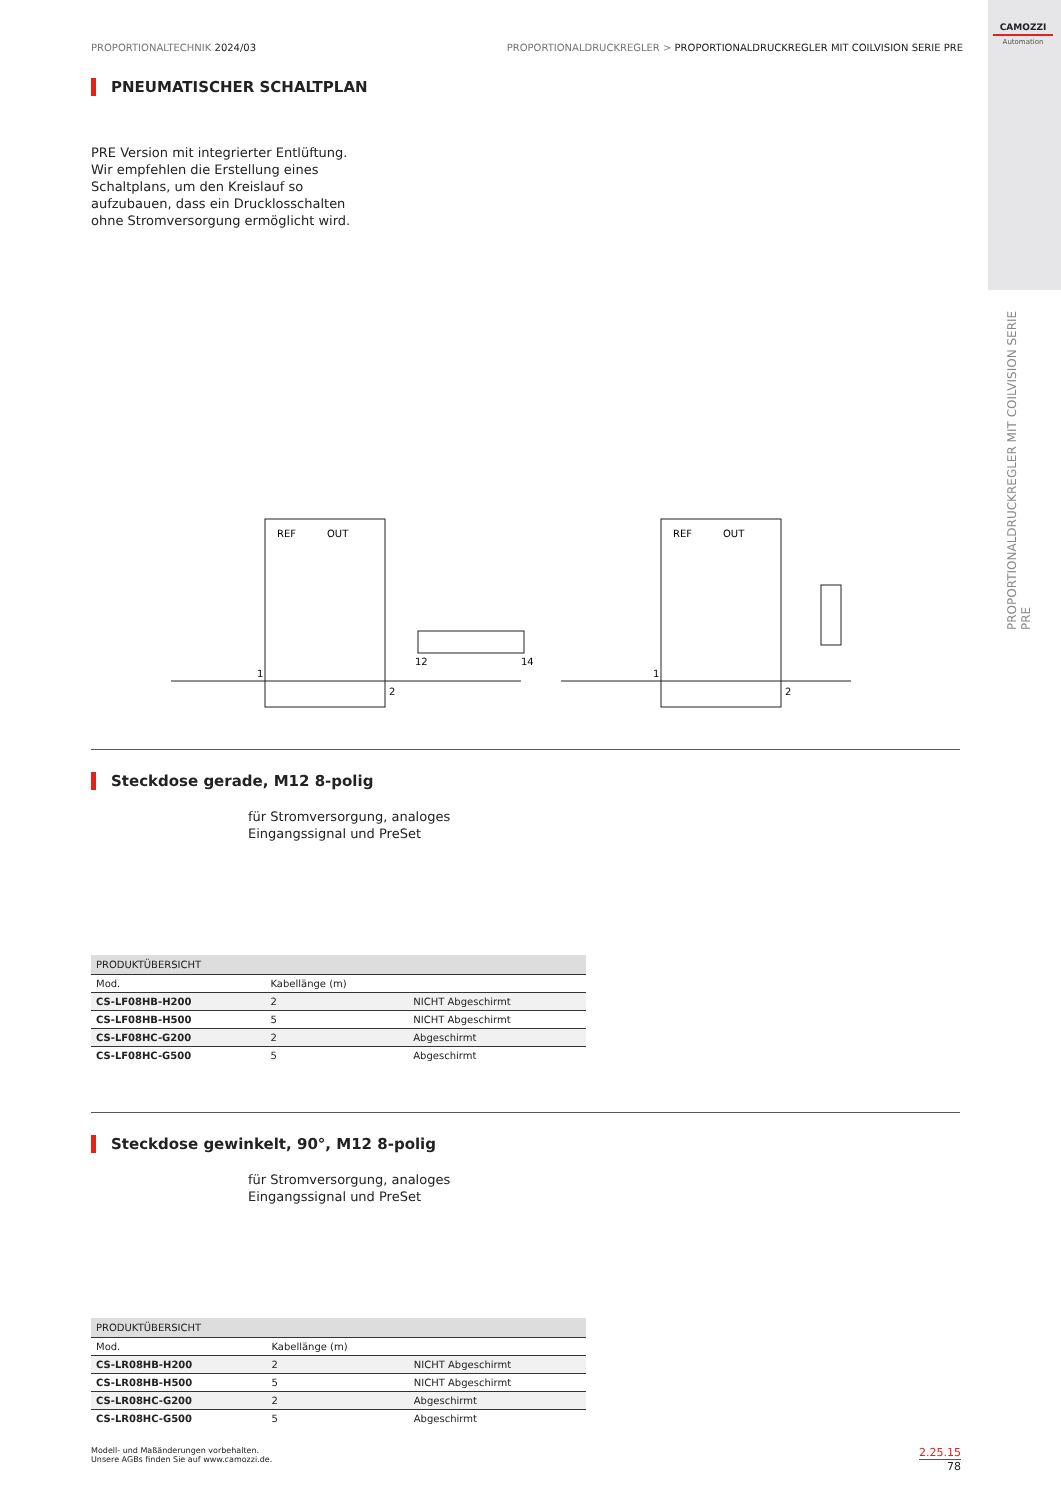CAMOZZI
Automation
PROPORTIONALTECHNIK 2024/03 PROPORTIONALDRUCKREGLER > PROPORTIONALDRUCKREGLER MIT COILVISION SERIE PRE
PROPORTIONALDRUCKREGLER MIT COILVISION SERIE PRE
PNEUMATISCHER SCHALTPLAN
PRE Version mit integrierter Entlüftung.
Wir empfehlen die Erstellung eines
Schaltplans, um den Kreislauf so
aufzubauen, dass ein Drucklosschalten
ohne Stromversorgung ermöglicht wird.
REF
OUT
REF
OUT
1
2
1
2
12
14
Steckdose gerade, M12 8-polig
für Stromversorgung, analoges
Eingangssignal und PreSet
| PRODUKTÜBERSICHT | | |
| --- | --- | --- |
| Mod. | Kabellänge (m) | |
| CS-LF08HB-H200 | 2 | NICHT Abgeschirmt |
| CS-LF08HB-H500 | 5 | NICHT Abgeschirmt |
| CS-LF08HC-G200 | 2 | Abgeschirmt |
| CS-LF08HC-G500 | 5 | Abgeschirmt |
Steckdose gewinkelt, 90°, M12 8-polig
für Stromversorgung, analoges
Eingangssignal und PreSet
| PRODUKTÜBERSICHT | | |
| --- | --- | --- |
| Mod. | Kabellänge (m) | |
| CS-LR08HB-H200 | 2 | NICHT Abgeschirmt |
| CS-LR08HB-H500 | 5 | NICHT Abgeschirmt |
| CS-LR08HC-G200 | 2 | Abgeschirmt |
| CS-LR08HC-G500 | 5 | Abgeschirmt |
Modell- und Maßänderungen vorbehalten.
Unsere AGBs finden Sie auf www.camozzi.de.
2.25.15
78